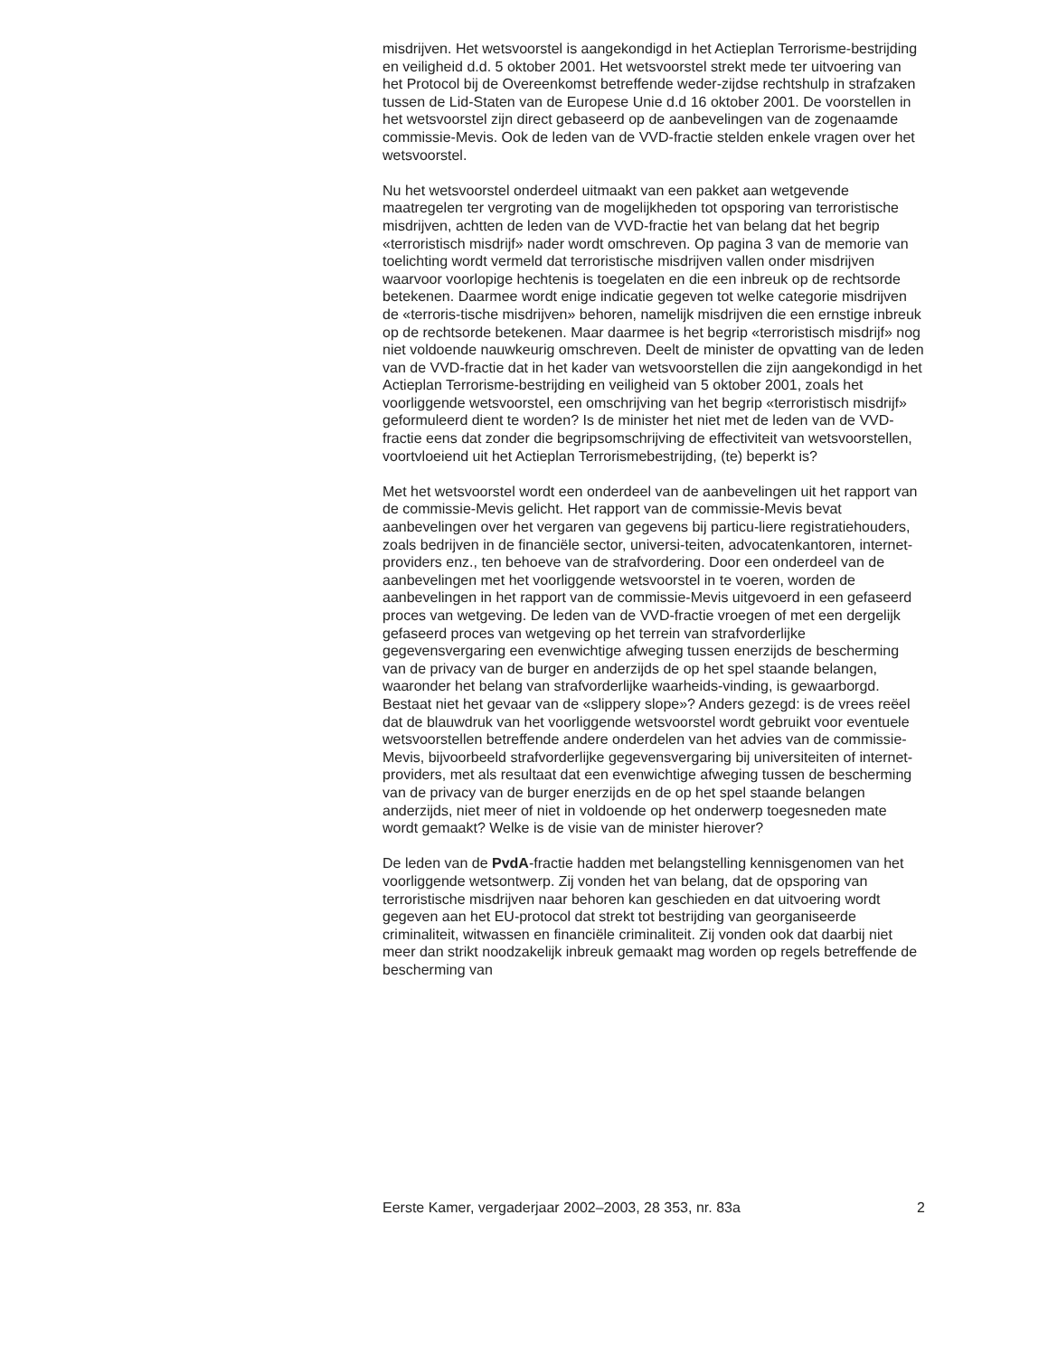misdrijven. Het wetsvoorstel is aangekondigd in het Actieplan Terrorisme-bestrijding en veiligheid d.d. 5 oktober 2001. Het wetsvoorstel strekt mede ter uitvoering van het Protocol bij de Overeenkomst betreffende weder-zijdse rechtshulp in strafzaken tussen de Lid-Staten van de Europese Unie d.d 16 oktober 2001. De voorstellen in het wetsvoorstel zijn direct gebaseerd op de aanbevelingen van de zogenaamde commissie-Mevis. Ook de leden van de VVD-fractie stelden enkele vragen over het wetsvoorstel.
Nu het wetsvoorstel onderdeel uitmaakt van een pakket aan wetgevende maatregelen ter vergroting van de mogelijkheden tot opsporing van terroristische misdrijven, achtten de leden van de VVD-fractie het van belang dat het begrip «terroristisch misdrijf» nader wordt omschreven. Op pagina 3 van de memorie van toelichting wordt vermeld dat terroristische misdrijven vallen onder misdrijven waarvoor voorlopige hechtenis is toegelaten en die een inbreuk op de rechtsorde betekenen. Daarmee wordt enige indicatie gegeven tot welke categorie misdrijven de «terroris-tische misdrijven» behoren, namelijk misdrijven die een ernstige inbreuk op de rechtsorde betekenen. Maar daarmee is het begrip «terroristisch misdrijf» nog niet voldoende nauwkeurig omschreven. Deelt de minister de opvatting van de leden van de VVD-fractie dat in het kader van wetsvoorstellen die zijn aangekondigd in het Actieplan Terrorisme-bestrijding en veiligheid van 5 oktober 2001, zoals het voorliggende wetsvoorstel, een omschrijving van het begrip «terroristisch misdrijf» geformuleerd dient te worden? Is de minister het niet met de leden van de VVD-fractie eens dat zonder die begripsomschrijving de effectiviteit van wetsvoorstellen, voortvloeiend uit het Actieplan Terrorismebestrijding, (te) beperkt is?
Met het wetsvoorstel wordt een onderdeel van de aanbevelingen uit het rapport van de commissie-Mevis gelicht. Het rapport van de commissie-Mevis bevat aanbevelingen over het vergaren van gegevens bij particu-liere registratiehouders, zoals bedrijven in de financiële sector, universi-teiten, advocatenkantoren, internet-providers enz., ten behoeve van de strafvordering. Door een onderdeel van de aanbevelingen met het voorliggende wetsvoorstel in te voeren, worden de aanbevelingen in het rapport van de commissie-Mevis uitgevoerd in een gefaseerd proces van wetgeving. De leden van de VVD-fractie vroegen of met een dergelijk gefaseerd proces van wetgeving op het terrein van strafvorderlijke gegevensvergaring een evenwichtige afweging tussen enerzijds de bescherming van de privacy van de burger en anderzijds de op het spel staande belangen, waaronder het belang van strafvorderlijke waarheids-vinding, is gewaarborgd. Bestaat niet het gevaar van de «slippery slope»? Anders gezegd: is de vrees reëel dat de blauwdruk van het voorliggende wetsvoorstel wordt gebruikt voor eventuele wetsvoorstellen betreffende andere onderdelen van het advies van de commissie-Mevis, bijvoorbeeld strafvorderlijke gegevensvergaring bij universiteiten of internet-providers, met als resultaat dat een evenwichtige afweging tussen de bescherming van de privacy van de burger enerzijds en de op het spel staande belangen anderzijds, niet meer of niet in voldoende op het onderwerp toegesneden mate wordt gemaakt? Welke is de visie van de minister hierover?
De leden van de PvdA-fractie hadden met belangstelling kennisgenomen van het voorliggende wetsontwerp. Zij vonden het van belang, dat de opsporing van terroristische misdrijven naar behoren kan geschieden en dat uitvoering wordt gegeven aan het EU-protocol dat strekt tot bestrijding van georganiseerde criminaliteit, witwassen en financiële criminaliteit. Zij vonden ook dat daarbij niet meer dan strikt noodzakelijk inbreuk gemaakt mag worden op regels betreffende de bescherming van
Eerste Kamer, vergaderjaar 2002–2003, 28 353, nr. 83a 2